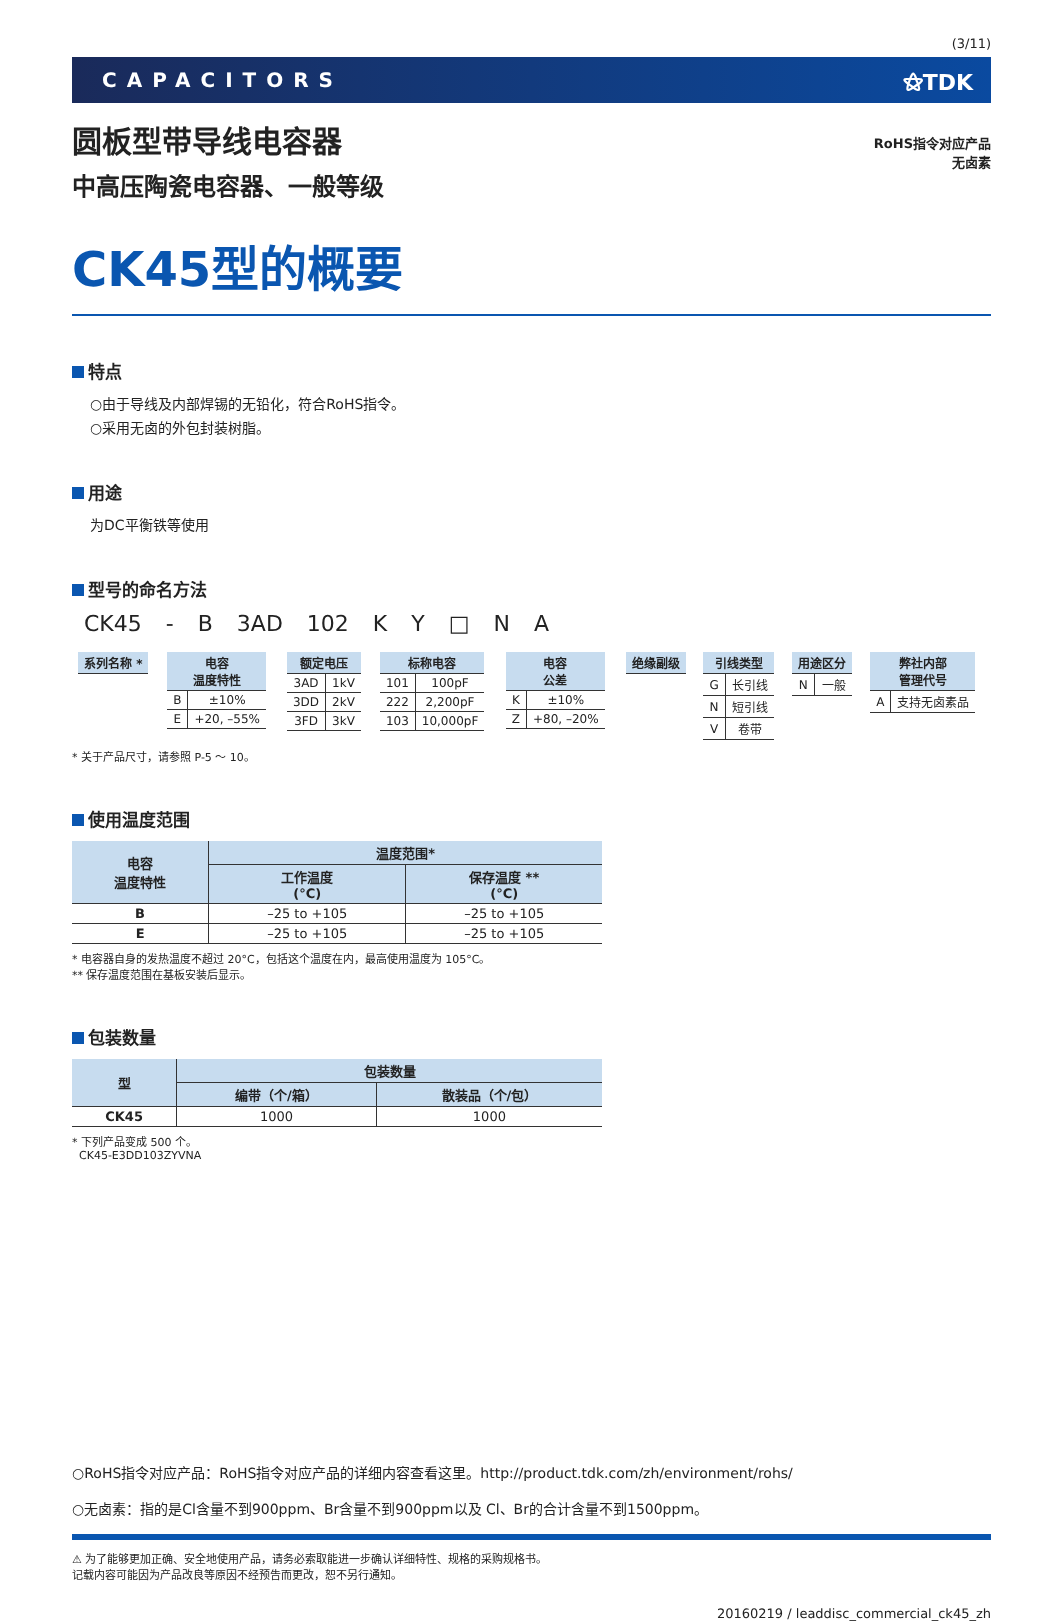(3/11)
CAPACITORS ⚝TDK
圆板型带导线电容器
中高压陶瓷电容器、一般等级
RoHS指令对应产品
无卤素
CK45型的概要
特点
○由于导线及内部焊锡的无铅化，符合RoHS指令。
○采用无卤的外包封装树脂。
用途
为DC平衡铁等使用
型号的命名方法
| CK45 | - | B | 3AD | 102 | K | Y | □ | N | A |
| / 系列名称 * / / --- / | / 电容 温度特性 / / / --- / --- / / B / ±10% / / E / +20, –55% / | / 额定电压 / / / --- / --- / / 3AD / 1kV / / 3DD / 2kV / / 3FD / 3kV / | / 标称电容 / / / --- / --- / / 101 / 100pF / / 222 / 2,200pF / / 103 / 10,000pF / | / 电容 公差 / / / --- / --- / / K / ±10% / / Z / +80, –20% / | / 绝缘副级 / / --- / | / 引线类型 / / / --- / --- / / G / 长引线 / / N / 短引线 / / V / 卷带 / | / 用途区分 / / / --- / --- / / N / 一般 / | / 弊社内部 管理代号 / / / --- / --- / / A / 支持无卤素品 / |
* 关于产品尺寸，请参照 P-5 ～ 10。
使用温度范围
| 电容 温度特性 | 温度范围* | |
| --- | --- | --- |
| | 工作温度 (°C) | 保存温度 ** (°C) |
| B | –25 to +105 | –25 to +105 |
| E | –25 to +105 | –25 to +105 |
* 电容器自身的发热温度不超过 20°C，包括这个温度在内，最高使用温度为 105°C。
** 保存温度范围在基板安装后显示。
包装数量
| 型 | 包装数量 | |
| --- | --- | --- |
| | 编带（个/箱） | 散装品（个/包） |
| CK45 | 1000 | 1000 |
* 下列产品变成 500 个。
CK45-E3DD103ZYVNA
○RoHS指令对应产品：RoHS指令对应产品的详细内容查看这里。http://product.tdk.com/zh/environment/rohs/
○无卤素：指的是Cl含量不到900ppm、Br含量不到900ppm以及 Cl、Br的合计含量不到1500ppm。
⚠ 为了能够更加正确、安全地使用产品，请务必索取能进一步确认详细特性、规格的采购规格书。
记载内容可能因为产品改良等原因不经预告而更改，恕不另行通知。
20160219 / leaddisc_commercial_ck45_zh